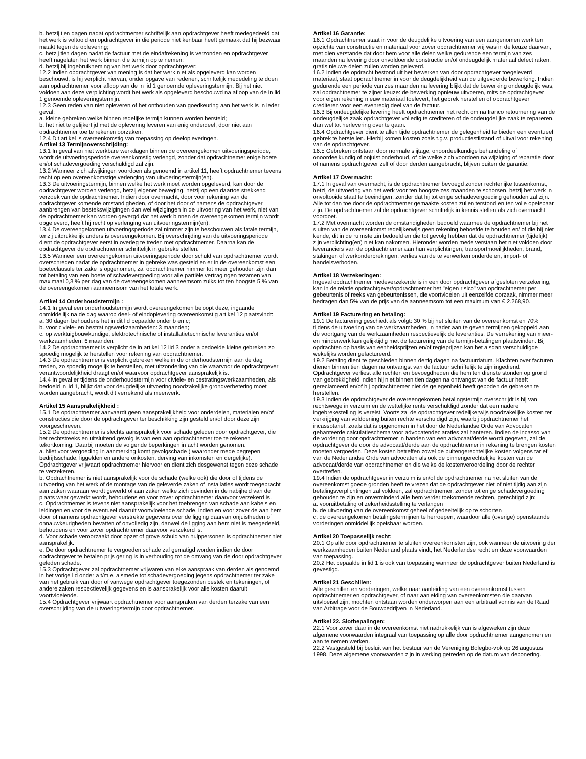b. hetzij tien dagen nadat opdrachtnemer schriftelijk aan opdrachtgever heeft medegedeeld dat het werk is voltooid en opdrachtgever in die periode niet kenbaar heeft gemaakt dat hij bezwaar maakt tegen de oplevering;
c. hetzij tien dagen nadat de factuur met de eindafrekening is verzonden en opdrachtgever heeft nagelaten het werk binnen die termijn op te nemen;
d. hetzij bij ingebruikneming van het werk door opdrachtgever;
12.2 Indien opdrachtgever van mening is dat het werk niet als opgeleverd kan worden beschouwd, is hij verplicht hiervan, onder opgave van redenen, schriftelijk mededeling te doen aan opdrachtnemer voor afloop van de in lid 1 genoemde opleveringstermijn. Bij het niet voldoen aan deze verplichting wordt het werk als opgeleverd beschouwd na afloop van de in lid 1 genoemde opleveringstermijn.
12.3 Geen reden van niet opleveren of het onthouden van goedkeuring aan het werk is in ieder geval:
a. kleine gebreken welke binnen redelijke termijn kunnen worden hersteld;
b. het niet te gelijkertijd met de oplevering leveren van enig onderdeel, door niet aan opdrachtnemer toe te rekenen oorzaken.
12.4 Dit artikel is overeenkomstig van toepassing op deelopleveringen.
Artikel 13 Termijnoverschrijding:
13.1 In geval van niet werkbare werkdagen binnen de overeengekomen uitvoeringsperiode, wordt de uitvoeringsperiode overeenkomstig verlengd, zonder dat opdrachtnemer enige boete en/of schadevergoeding verschuldigd zal zijn.
13.2 Wanneer zich afwijkingen voordoen als genoemd in artikel 11, heeft opdrachtnemer tevens recht op een overeenkomstige verlenging van uitvoeringstermijn(en).
13.3 De uitvoeringstermijn, binnen welke het werk moet worden opgeleverd, kan door de opdrachtgever worden verlengd, hetzij eigener beweging, hetzij op een daartoe strekkend verzoek van de opdrachtnemer. Indien door overmacht, door voor rekening van de opdrachtgever komende omstandigheden, of door het door of namens de opdrachtgever aanbrengen van bestekswijzigingen dan wel wijzigingen in de uitvoering van het werk, niet van de opdrachtnemer kan worden gevergd dat het werk binnen de overeengekomen termijn wordt opgeleverd, heeft hij recht op verlenging van uitvoeringstermijn(en).
13.4 De overeengekomen uitvoeringsperiode zal nimmer zijn te beschouwen als fatale termijn, tenzij uitdrukkelijk anders is overeengekomen. Bij overschrijding van de uitvoeringsperiode dient de opdrachtgever eerst in overleg te treden met opdrachtnemer. Daarna kan de opdrachtgever de opdrachtnemer schriftelijk in gebreke stellen.
13.5 Wanneer een overeengekomen uitvoeringsperiode door schuld van opdrachtnemer wordt overschreden nadat de opdrachtnemer in gebreke was gesteld en er in de overeenkomst een boeteclausule ter zake is opgenomen, zal opdrachtnemer nimmer tot meer gehouden zijn dan tot betaling van een boete of schadevergoeding voor alle partiële vertragingen tezamen van maximaal 0,3 % per dag van de overeengekomen aanneemsom zulks tot ten hoogste 5 % van de overeengekomen aanneemsom van het totale werk.
Artikel 14 Onderhoudstermijn :
14.1 In geval een onderhoudstermijn wordt overeengekomen beloopt deze, ingaande onmiddellijk na de dag waarop deel- of eindoplevering overeenkomstig artikel 12 plaatsvindt:
a. 30 dagen behoudens het in dit lid bepaalde onder b en c;
b. voor civiele- en bestratingswerkzaamheden: 3 maanden;
c. op werktuigbouwkundige, elektrotechnische of installatietechnische leveranties en/of werkzaamheden: 6 maanden.
14.2 De opdrachtnemer is verplicht de in artikel 12 lid 3 onder a bedoelde kleine gebreken zo spoedig mogelijk te herstellen voor rekening van opdrachtnemer.
14.3 De opdrachtnemer is verplicht gebreken welke in de onderhoudstermijn aan de dag treden, zo spoedig mogelijk te herstellen, met uitzondering van die waarvoor de opdrachtgever verantwoordelijkheid draagt en/of waarvoor opdrachtgever aansprakelijk is.
14.4 In geval er tijdens de onderhoudstermijn voor civiele- en bestratingswerkzaamheden, als bedoeld in lid 1, blijkt dat voor deugdelijke uitvoering noodzakelijke grondverbetering moet worden aangebracht, wordt dit verrekend als meerwerk.
Artikel 15 Aansprakelijkheid :
15.1 De opdrachtnemer aanvaardt geen aansprakelijkheid voor onderdelen, materialen en/of constructies die door de opdrachtgever ter beschikking zijn gesteld en/of door deze zijn voorgeschreven.
15.2 De opdrachtnemer is slechts aansprakelijk voor schade geleden door opdrachtgever, die het rechtstreeks en uitsluitend gevolg is van een aan opdrachtnemer toe te rekenen tekortkoming. Daarbij moeten de volgende beperkingen in acht worden genomen.
a. Niet voor vergoeding in aanmerking komt gevolgschade ( waaronder mede begrepen bedrijfsschade, liggelden en andere onkosten, derving van inkomsten en dergelijke). Opdrachtgever vrijwaart opdrachtnemer hiervoor en dient zich desgewenst tegen deze schade te verzekeren.
b. Opdrachtnemer is niet aansprakelijk voor de schade (welke ook) die door of tijdens de uitvoering van het werk of de montage van de geleverde zaken of installaties wordt toegebracht aan zaken waaraan wordt gewerkt of aan zaken welke zich bevinden in de nabijheid van de plaats waar gewerkt wordt, behoudens en voor zover opdrachtnemer daarvoor verzekerd is.
c. Opdrachtnemer is tevens niet aansprakelijk voor het toebrengen van schade aan kabels en leidingen en voor de eventueel daaruit voortvloeiende schade, indien en voor zover de aan hem door of namens opdrachtgever verstrekte gegevens over de ligging daarvan onjuistheden of onnauwkeurigheden bevatten of onvolledig zijn, danwel de ligging aan hem niet is meegedeeld, behoudens en voor zover opdrachtnemer daarvoor verzekerd is.
d. Voor schade veroorzaakt door opzet of grove schuld van hulppersonen is opdrachtnemer niet aansprakelijk.
e. De door opdrachtnemer te vergoeden schade zal gematigd worden indien de door opdrachtgever te betalen prijs gering is in verhouding tot de omvang van de door opdrachtgever geleden schade.
15.3 Opdrachtgever zal opdrachtnemer vrijwaren van elke aanspraak van derden als genoemd in het vorige lid onder a t/m e, alsmede tot schadevergoeding jegens opdrachtnemer ter zake van het gebruik van door of vanwege opdrachtgever toegezonden bestek en tekeningen, of andere zaken respectievelijk gegevens en is aansprakelijk voor alle kosten daaruit voortvloeiende.
15.4 Opdrachtgever vrijwaart opdrachtnemer voor aanspraken van derden terzake van een overschrijding van de uitvoeringstermijn door opdrachtnemer.
Artikel 16 Garantie:
16.1 Opdrachtnemer staat in voor de deugdelijke uitvoering van een aangenomen werk ten opzichte van constructie en materiaal voor zover opdrachtnemer vrij was in de keuze daarvan, met dien verstande dat door hem voor alle delen welke gedurende een termijn van zes maanden na levering door onvoldoende constructie en/of ondeugdelijk materiaal defect raken, gratis nieuwe delen zullen worden geleverd.
16.2 Indien de opdracht bestond uit het bewerken van door opdrachtgever toegeleverd materiaal, staat opdrachtnemer in voor de deugdelijkheid van de uitgevoerde bewerking. Indien gedurende een periode van zes maanden na levering blijkt dat de bewerking ondeugdelijk was, zal opdrachtnemer te zijner keuze: de bewerking opnieuw uitvoeren, mits de opdrachtgever voor eigen rekening nieuw materiaal toelevert, het gebrek herstellen of opdrachtgever crediteren voor een evenredig deel van de factuur.
16.3 Bij ondeugdelijke levering heeft opdrachtnemer het recht om na franco retournering van de ondeugdelijke zaak opdrachtgever volledig te crediteren of de ondeugdelijke zaak te repareren, dan wel tot herlevering over te gaan.
16.4 Opdrachtgever dient te allen tijde opdrachtnemer de gelegenheid te bieden een eventueel gebrek te herstellen. Hierbij komen kosten zoals t.g.v. productiestilstand of uitval voor rekening van de opdrachtgever.
16.5 Gebreken ontstaan door normale slijtage, onoordeelkundige behandeling of onoordeelkundig of onjuist onderhoud, of die welke zich voordoen na wijziging of reparatie door of namens opdrachtgever zelf of door derden aangebracht, blijven buiten de garantie.
Artikel 17 Overmacht:
17.1 In geval van overmacht, is de opdrachtnemer bevoegd zonder rechterlijke tussenkomst, hetzij de uitvoering van het werk voor ten hoogste zes maanden te schorsen, hetzij het werk in onvoltooide staat te beëindigen, zonder dat hij tot enige schadevergoeding gehouden zal zijn. Alle tot dan toe door de opdrachtnemer gemaakte kosten zullen terstond en ten volle opeisbaar zijn. De opdrachtnemer zal de opdrachtgever schriftelijk in kennis stellen als zich overmacht voordoet.
17.2 Met overmacht worden de omstandigheden bedoeld waarmee de opdrachtnemer bij het sluiten van de overeenkomst redelijkerwijs geen rekening behoefde te houden en/ of die hij niet kende, dit in de ruimste zin bedoeld en die tot gevolg hebben dat de opdrachtnemer (tijdelijk) zijn verplichting(en) niet kan nakomen. Hieronder worden mede verstaan het niet voldoen door leveranciers van de opdrachtnemer aan hun verplichtingen, transportmoeilijkheden, brand, stakingen of werkonderbrekingen, verlies van de te verwerken onderdelen, import- of handelsverboden.
Artikel 18 Verzekeringen:
Ingeval opdrachtnemer medeverzekerde is in een door opdrachtgever afgesloten verzekering, kan in de relatie opdrachtgever/opdrachtnemer het "eigen risico" van opdrachtnemer per gebeurtenis of reeks van gebeurtenissen, die voortvloeien uit eenzelfde oorzaak, nimmer meer bedragen dan 5% van de prijs van de aanneemsom tot een maximum van € 2.268,90.
Artikel 19 Facturering en betaling:
19.1 De facturering geschiedt als volgt: 30 % bij het sluiten van de overeenkomst en 70% tijdens de uitvoering van de werkzaamheden, in nader aan te geven termijnen gekoppeld aan de voortgang van de werkzaamheden respectievelijk de leveranties. De verrekening van meer- en minderwerk kan gelijktijdig met de facturering van de termijn-betalingen plaatsvinden. Bij opdrachten op basis van eenheidsprijzen en/of regieprijzen kan het alsdan verschuldigde wekelijks worden gefactureerd.
19.2 Betaling dient te geschieden binnen dertig dagen na factuurdatum. Klachten over facturen dienen binnen tien dagen na ontvangst van de factuur schriftelijk te zijn ingediend. Opdrachtgever verliest alle rechten en bevoegdheden die hem ten dienste stonden op grond van gebrekkigheid indien hij niet binnen tien dagen na ontvangst van de factuur heeft gereclameerd en/of hij opdrachtnemer niet de gelegenheid heeft geboden de gebreken te herstellen.
19.3 Indien de opdrachtgever de overeengekomen betalingstermijn overschrijdt is hij van rechtswege in verzuim en de wettelijke rente verschuldigd zonder dat een nadere ingebrekestelling is vereist. Voorts zal de opdrachtgever redelijkerwijs noodzakelijke kosten ter verkrijging van voldoening buiten rechte verschuldigd zijn, waarbij opdrachtnemer het incassotarief, zoals dat is opgenomen in het door de Nederlandse Orde van Advocaten gehanteerde calculatieschema voor advocatendeclaraties zal hanteren. Indien de incasso van de vordering door opdrachtnemer in handen van een advocaat/derde wordt gegeven, zal de opdrachtgever de door de advocaat/derde aan de opdrachtnemer in rekening te brengen kosten moeten vergoeden. Deze kosten betreffen zowel de buitengerechtelijke kosten volgens tarief van de Nederlandse Orde van advocaten als ook de binnengerechtelijke kosten van de advocaat/derde van opdrachtnemer en die welke de kostenveroordeling door de rechter overtreffen.
19.4 Indien de opdrachtgever in verzuim is en/of de opdrachtnemer na het sluiten van de overeenkomst goede gronden heeft te vrezen dat de opdrachtgever niet of niet tijdig aan zijn betalingsverplichtingen zal voldoen, zal opdrachtnemer, zonder tot enige schadevergoeding gehouden te zijn en onverminderd alle hem verder toekomende rechten, gerechtigd zijn:
a. vooruitbetaling of zekerheidsstelling te verlangen
b. de uitvoering van de overeenkomst geheel of gedeeltelijk op te schorten
c. de overeengekomen betalingstermijnen te herroepen, waardoor alle (overige) openstaande vorderingen onmiddellijk opeisbaar worden.
Artikel 20 Toepasselijk recht:
20.1 Op alle door opdrachtnemer te sluiten overeenkomsten zijn, ook wanneer de uitvoering der werkzaamheden buiten Nederland plaats vindt, het Nederlandse recht en deze voorwaarden van toepassing.
20.2 Het bepaalde in lid 1 is ook van toepassing wanneer de opdrachtgever buiten Nederland is gevestigd.
Artikel 21 Geschillen:
Alle geschillen en vorderingen, welke naar aanleiding van een overeenkomst tussen opdrachtnemer en opdrachtgever, of naar aanleiding van overeenkomsten die daarvan uitvloeisel zijn, mochten ontstaan worden onderworpen aan een arbitraal vonnis van de Raad van Arbitrage voor de Bouwbedrijven in Nederland.
Artikel 22. Slotbepalingen:
22.1 Voor zover daar in de overeenkomst niet nadrukkelijk van is afgeweken zijn deze algemene voorwaarden integraal van toepassing op alle door opdrachtnemer aangenomen en aan te nemen werken.
22.2 Vastgesteld bij besluit van het bestuur van de Vereniging Bolegbo-vok op 26 augustus 1998. Deze algemene voorwaarden zijn in werking getreden op de datum van deponering.